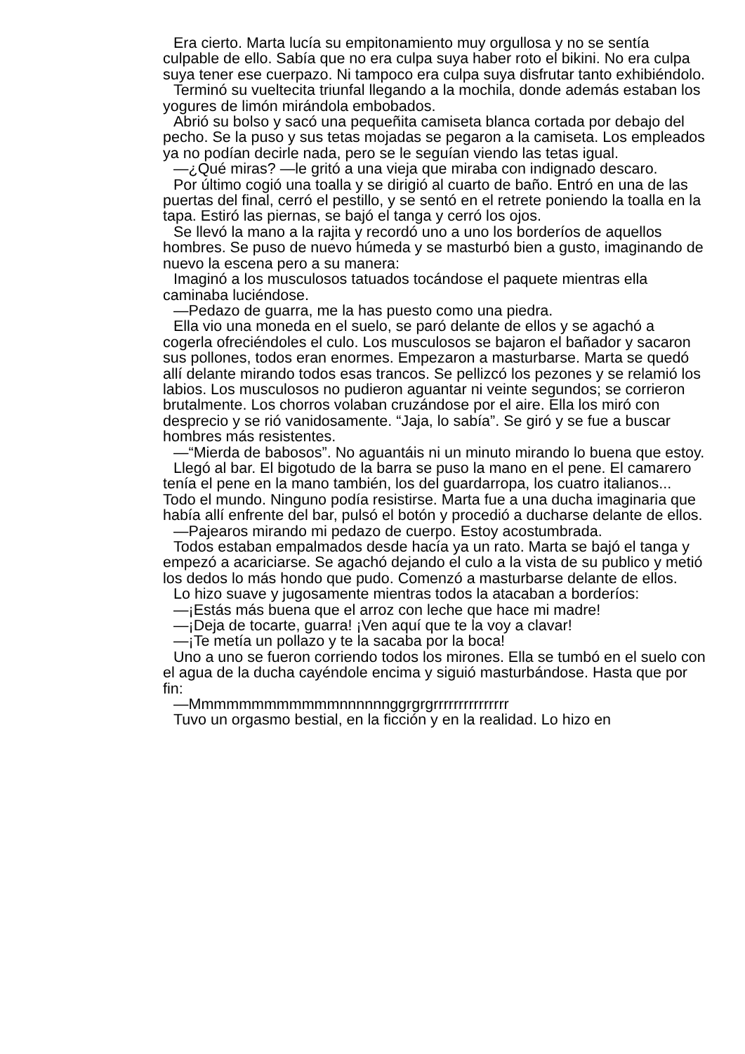Era cierto. Marta lucía su empitonamiento muy orgullosa y no se sentía culpable de ello. Sabía que no era culpa suya haber roto el bikini. No era culpa suya tener ese cuerpazo. Ni tampoco era culpa suya disfrutar tanto exhibiéndolo.
Terminó su vueltecita triunfal llegando a la mochila, donde además estaban los yogures de limón mirándola embobados.
Abrió su bolso y sacó una pequeñita camiseta blanca cortada por debajo del pecho. Se la puso y sus tetas mojadas se pegaron a la camiseta. Los empleados ya no podían decirle nada, pero se le seguían viendo las tetas igual.
—¿Qué miras? —le gritó a una vieja que miraba con indignado descaro.
Por último cogió una toalla y se dirigió al cuarto de baño. Entró en una de las puertas del final, cerró el pestillo, y se sentó en el retrete poniendo la toalla en la tapa. Estiró las piernas, se bajó el tanga y cerró los ojos.
Se llevó la mano a la rajita y recordó uno a uno los borderíos de aquellos hombres. Se puso de nuevo húmeda y se masturbó bien a gusto, imaginando de nuevo la escena pero a su manera:
Imaginó a los musculosos tatuados tocándose el paquete mientras ella caminaba luciéndose.
—Pedazo de guarra, me la has puesto como una piedra.
Ella vio una moneda en el suelo, se paró delante de ellos y se agachó a cogerla ofreciéndoles el culo. Los musculosos se bajaron el bañador y sacaron sus pollones, todos eran enormes. Empezaron a masturbarse. Marta se quedó allí delante mirando todos esas trancos. Se pellizcó los pezones y se relamió los labios. Los musculosos no pudieron aguantar ni veinte segundos; se corrieron brutalmente. Los chorros volaban cruzándose por el aire. Ella los miró con desprecio y se rió vanidosamente. “Jaja, lo sabía”. Se giró y se fue a buscar hombres más resistentes.
—“Mierda de babosos”. No aguantáis ni un minuto mirando lo buena que estoy.
Llegó al bar. El bigotudo de la barra se puso la mano en el pene. El camarero tenía el pene en la mano también, los del guardarropa, los cuatro italianos... Todo el mundo. Ninguno podía resistirse. Marta fue a una ducha imaginaria que había allí enfrente del bar, pulsó el botón y procedió a ducharse delante de ellos.
—Pajearos mirando mi pedazo de cuerpo. Estoy acostumbrada.
Todos estaban empalmados desde hacía ya un rato. Marta se bajó el tanga y empezó a acariciarse. Se agachó dejando el culo a la vista de su publico y metió los dedos lo más hondo que pudo. Comenzó a masturbarse delante de ellos.
Lo hizo suave y jugosamente mientras todos la atacaban a borderíos:
—¡Estás más buena que el arroz con leche que hace mi madre!
—¡Deja de tocarte, guarra! ¡Ven aquí que te la voy a clavar!
—¡Te metía un pollazo y te la sacaba por la boca!
Uno a uno se fueron corriendo todos los mirones. Ella se tumbó en el suelo con el agua de la ducha cayéndole encima y siguió masturbándose. Hasta que por fin:
—Mmmmmmmmmmmmnnnnnnggrgrgrrrrrrrrrrrrrrr
Tuvo un orgasmo bestial, en la ficción y en la realidad. Lo hizo en